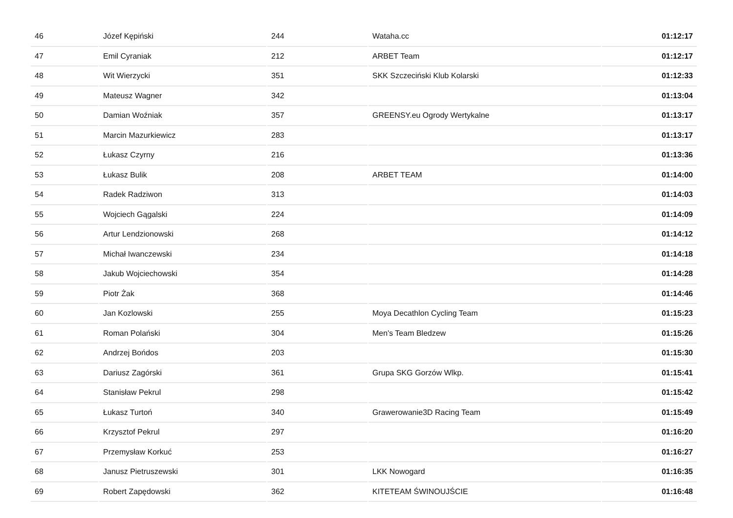| 46 | Józef Kępiński | 244 | Wataha.cc | 01:12:17 |
| 47 | Emil Cyraniak | 212 | ARBET Team | 01:12:17 |
| 48 | Wit Wierzycki | 351 | SKK Szczeciński Klub Kolarski | 01:12:33 |
| 49 | Mateusz Wagner | 342 | | 01:13:04 |
| 50 | Damian Woźniak | 357 | GREENSY.eu Ogrody Wertykalne | 01:13:17 |
| 51 | Marcin Mazurkiewicz | 283 | | 01:13:17 |
| 52 | Łukasz Czyrny | 216 | | 01:13:36 |
| 53 | Łukasz Bulik | 208 | ARBET TEAM | 01:14:00 |
| 54 | Radek Radziwon | 313 | | 01:14:03 |
| 55 | Wojciech Gągalski | 224 | | 01:14:09 |
| 56 | Artur Lendzionowski | 268 | | 01:14:12 |
| 57 | Michał Iwanczewski | 234 | | 01:14:18 |
| 58 | Jakub Wojciechowski | 354 | | 01:14:28 |
| 59 | Piotr Żak | 368 | | 01:14:46 |
| 60 | Jan Kozlowski | 255 | Moya Decathlon Cycling Team | 01:15:23 |
| 61 | Roman Polański | 304 | Men's Team Bledzew | 01:15:26 |
| 62 | Andrzej Bońdos | 203 | | 01:15:30 |
| 63 | Dariusz Zagórski | 361 | Grupa SKG Gorzów Wlkp. | 01:15:41 |
| 64 | Stanisław Pekrul | 298 | | 01:15:42 |
| 65 | Łukasz Turtoń | 340 | Grawerowanie3D Racing Team | 01:15:49 |
| 66 | Krzysztof Pekrul | 297 | | 01:16:20 |
| 67 | Przemysław Korkuć | 253 | | 01:16:27 |
| 68 | Janusz Pietruszewski | 301 | LKK Nowogard | 01:16:35 |
| 69 | Robert Zapędowski | 362 | KITETEAM ŚWINOUJŚCIE | 01:16:48 |